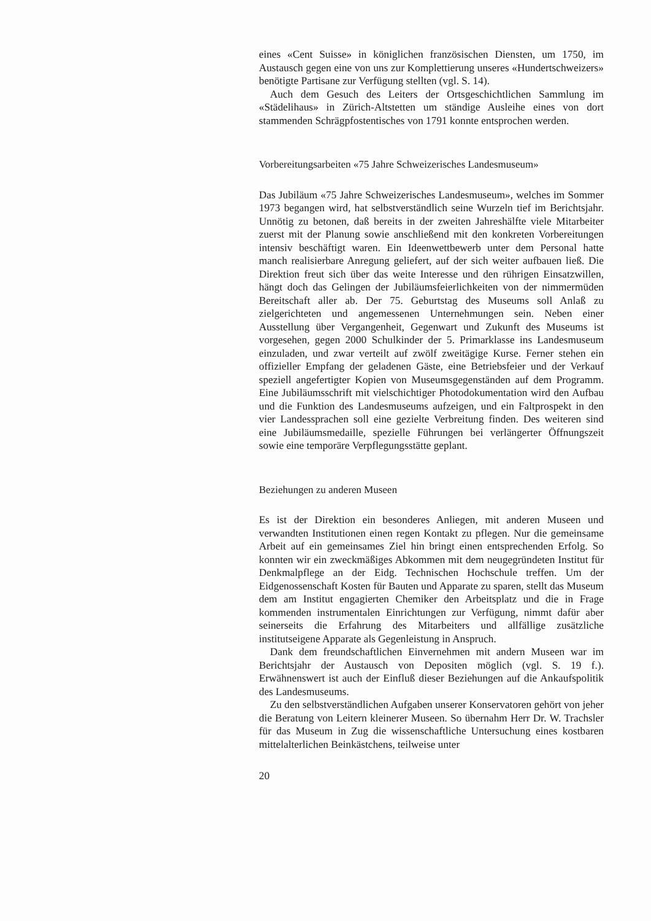eines «Cent Suisse» in königlichen französischen Diensten, um 1750, im Austausch gegen eine von uns zur Komplettierung unseres «Hundertschweizers» benötigte Partisane zur Verfügung stellten (vgl. S. 14).
Auch dem Gesuch des Leiters der Ortsgeschichtlichen Sammlung im «Städelihaus» in Zürich-Altstetten um ständige Ausleihe eines von dort stammenden Schrägpfostentisches von 1791 konnte entsprochen werden.
Vorbereitungsarbeiten «75 Jahre Schweizerisches Landesmuseum»
Das Jubiläum «75 Jahre Schweizerisches Landesmuseum», welches im Sommer 1973 begangen wird, hat selbstverständlich seine Wurzeln tief im Berichtsjahr. Unnötig zu betonen, daß bereits in der zweiten Jahreshälfte viele Mitarbeiter zuerst mit der Planung sowie anschließend mit den konkreten Vorbereitungen intensiv beschäftigt waren. Ein Ideenwettbewerb unter dem Personal hatte manch realisierbare Anregung geliefert, auf der sich weiter aufbauen ließ. Die Direktion freut sich über das weite Interesse und den rührigen Einsatzwillen, hängt doch das Gelingen der Jubiläumsfeierlichkeiten von der nimmermüden Bereitschaft aller ab. Der 75. Geburtstag des Museums soll Anlaß zu zielgerichteten und angemessenen Unternehmungen sein. Neben einer Ausstellung über Vergangenheit, Gegenwart und Zukunft des Museums ist vorgesehen, gegen 2000 Schulkinder der 5. Primarklasse ins Landesmuseum einzuladen, und zwar verteilt auf zwölf zweitägige Kurse. Ferner stehen ein offizieller Empfang der geladenen Gäste, eine Betriebsfeier und der Verkauf speziell angefertigter Kopien von Museumsgegenständen auf dem Programm. Eine Jubiläumsschrift mit vielschichtiger Photodokumentation wird den Aufbau und die Funktion des Landesmuseums aufzeigen, und ein Faltprospekt in den vier Landessprachen soll eine gezielte Verbreitung finden. Des weiteren sind eine Jubiläumsmedaille, spezielle Führungen bei verlängerter Öffnungszeit sowie eine temporäre Verpflegungsstätte geplant.
Beziehungen zu anderen Museen
Es ist der Direktion ein besonderes Anliegen, mit anderen Museen und verwandten Institutionen einen regen Kontakt zu pflegen. Nur die gemeinsame Arbeit auf ein gemeinsames Ziel hin bringt einen entsprechenden Erfolg. So konnten wir ein zweckmäßiges Abkommen mit dem neugegründeten Institut für Denkmalpflege an der Eidg. Technischen Hochschule treffen. Um der Eidgenossenschaft Kosten für Bauten und Apparate zu sparen, stellt das Museum dem am Institut engagierten Chemiker den Arbeitsplatz und die in Frage kommenden instrumentalen Einrichtungen zur Verfügung, nimmt dafür aber seinerseits die Erfahrung des Mitarbeiters und allfällige zusätzliche institutseigene Apparate als Gegenleistung in Anspruch.
Dank dem freundschaftlichen Einvernehmen mit andern Museen war im Berichtsjahr der Austausch von Depositen möglich (vgl. S. 19 f.). Erwähnenswert ist auch der Einfluß dieser Beziehungen auf die Ankaufspolitik des Landesmuseums.
Zu den selbstverständlichen Aufgaben unserer Konservatoren gehört von jeher die Beratung von Leitern kleinerer Museen. So übernahm Herr Dr. W. Trachsler für das Museum in Zug die wissenschaftliche Untersuchung eines kostbaren mittelalterlichen Beinkästchens, teilweise unter
20